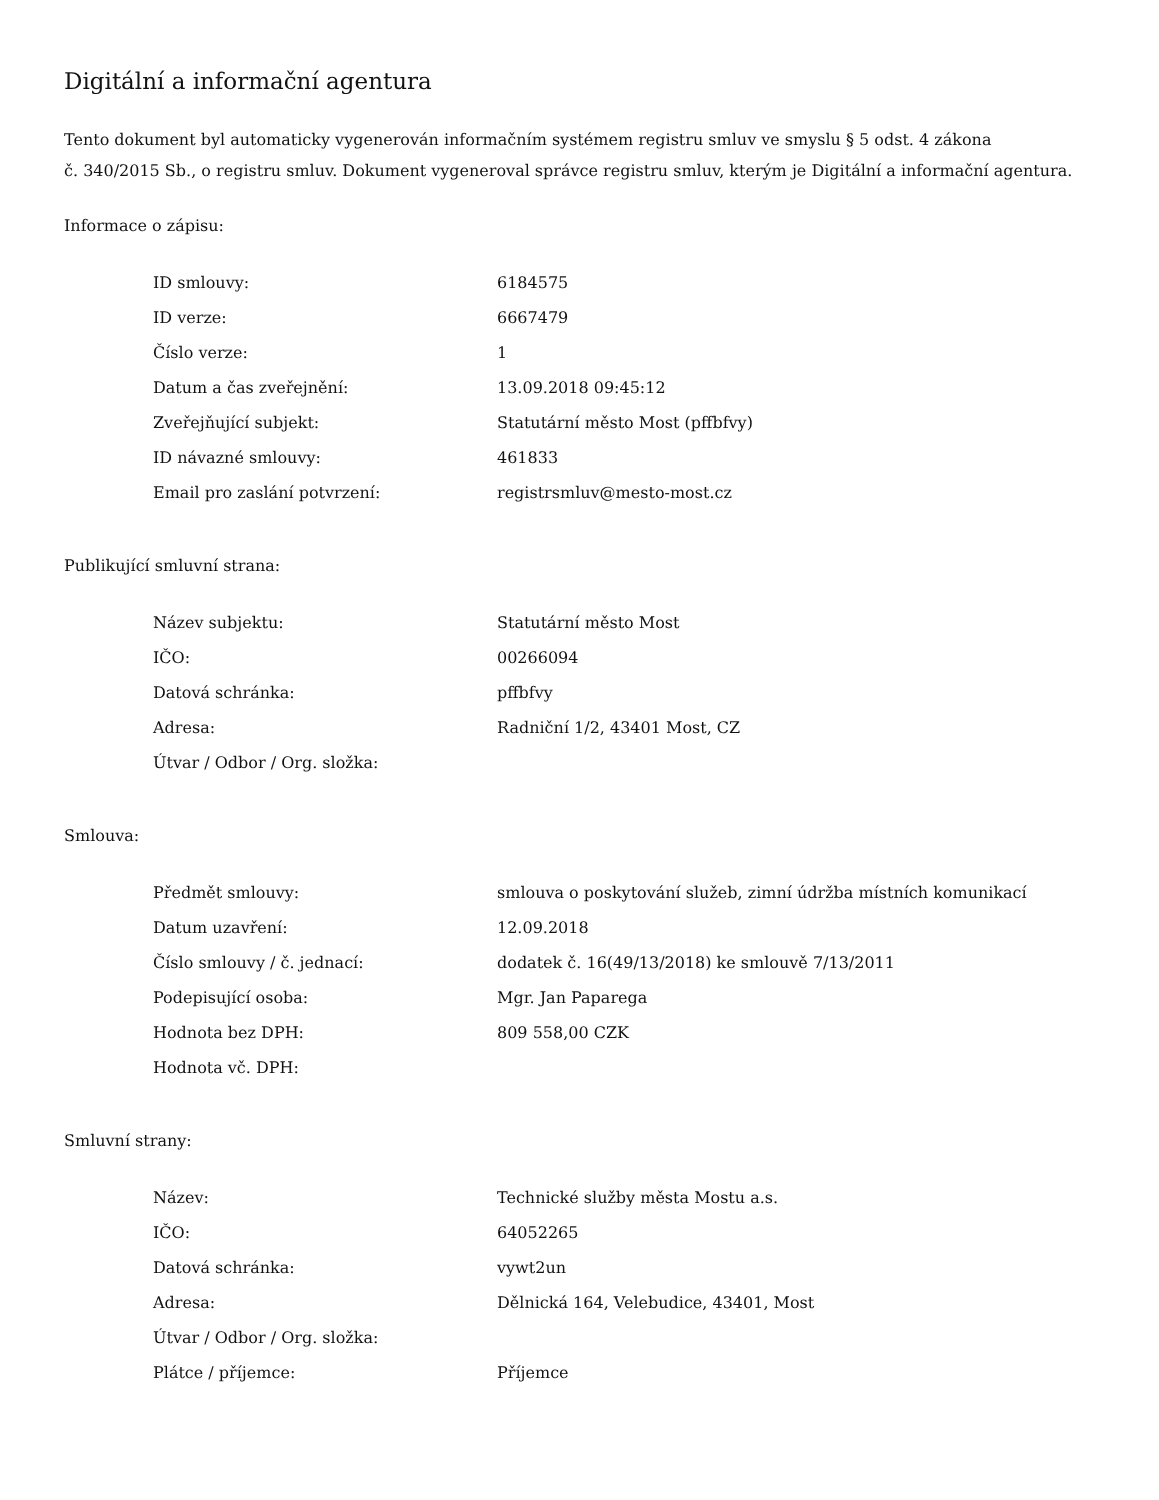Digitální a informační agentura
Tento dokument byl automaticky vygenerován informačním systémem registru smluv ve smyslu § 5 odst. 4 zákona
č. 340/2015 Sb., o registru smluv. Dokument vygeneroval správce registru smluv, kterým je Digitální a informační agentura.
Informace o zápisu:
| ID smlouvy: | 6184575 |
| ID verze: | 6667479 |
| Číslo verze: | 1 |
| Datum a čas zveřejnění: | 13.09.2018 09:45:12 |
| Zveřejňující subjekt: | Statutární město Most (pffbfvy) |
| ID návazné smlouvy: | 461833 |
| Email pro zaslání potvrzení: | registrsmluv@mesto-most.cz |
Publikující smluvní strana:
| Název subjektu: | Statutární město Most |
| IČO: | 00266094 |
| Datová schránka: | pffbfvy |
| Adresa: | Radniční 1/2, 43401 Most, CZ |
| Útvar / Odbor / Org. složka: | |
Smlouva:
| Předmět smlouvy: | smlouva o poskytování služeb, zimní údržba místních komunikací |
| Datum uzavření: | 12.09.2018 |
| Číslo smlouvy / č. jednací: | dodatek č. 16(49/13/2018) ke smlouvě 7/13/2011 |
| Podepisující osoba: | Mgr. Jan Paparega |
| Hodnota bez DPH: | 809 558,00 CZK |
| Hodnota vč. DPH: | |
Smluvní strany:
| Název: | Technické služby města Mostu a.s. |
| IČO: | 64052265 |
| Datová schránka: | vywt2un |
| Adresa: | Dělnická 164, Velebudice, 43401, Most |
| Útvar / Odbor / Org. složka: | |
| Plátce / příjemce: | Příjemce |